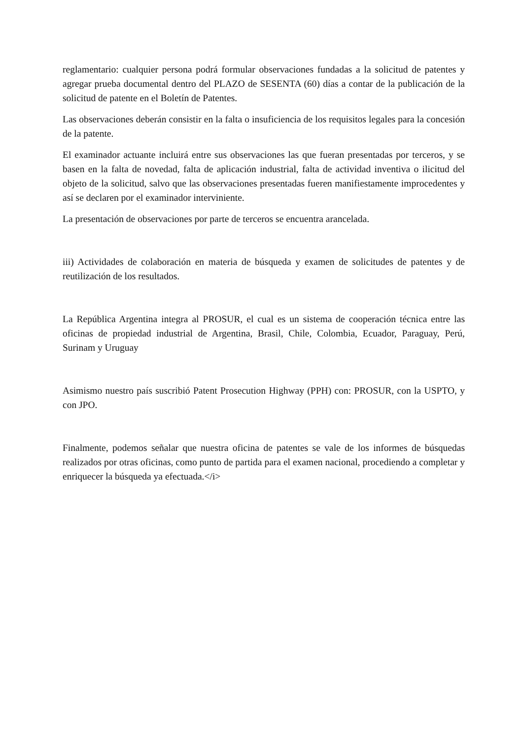reglamentario: cualquier persona podrá formular observaciones fundadas a la solicitud de patentes y agregar prueba documental dentro del PLAZO de SESENTA (60) días a contar de la publicación de la solicitud de patente en el Boletín de Patentes.
Las observaciones deberán consistir en la falta o insuficiencia de los requisitos legales para la concesión de la patente.
El examinador actuante incluirá entre sus observaciones las que fueran presentadas por terceros, y se basen en la falta de novedad, falta de aplicación industrial, falta de actividad inventiva o ilicitud del objeto de la solicitud, salvo que las observaciones presentadas fueren manifiestamente improcedentes y así se declaren por el examinador interviniente.
La presentación de observaciones por parte de terceros se encuentra arancelada.
iii) Actividades de colaboración en materia de búsqueda y examen de solicitudes de patentes y de reutilización de los resultados.
La República Argentina integra al PROSUR, el cual es un sistema de cooperación técnica entre las oficinas de propiedad industrial de Argentina, Brasil, Chile, Colombia, Ecuador, Paraguay, Perú, Surinam y Uruguay
Asimismo nuestro país suscribió Patent Prosecution Highway (PPH) con: PROSUR, con la USPTO, y con JPO.
Finalmente, podemos señalar que nuestra oficina de patentes se vale de los informes de búsquedas realizados por otras oficinas, como punto de partida para el examen nacional, procediendo a completar y enriquecer la búsqueda ya efectuada.</i>